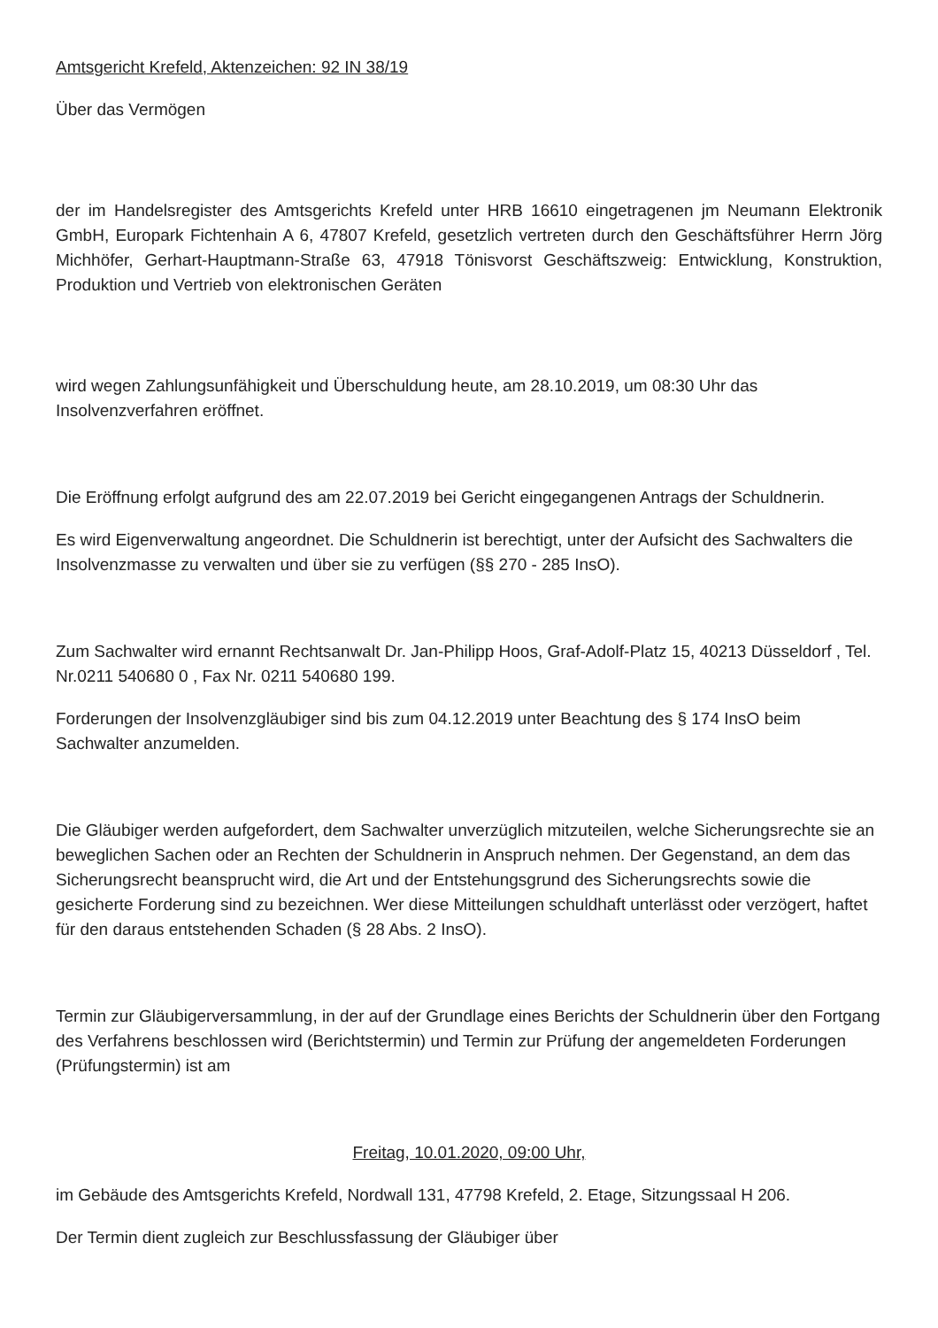Amtsgericht Krefeld, Aktenzeichen: 92 IN 38/19
Über das Vermögen
der im Handelsregister des Amtsgerichts Krefeld unter HRB 16610 eingetragenen jm Neumann Elektronik GmbH, Europark Fichtenhain A 6, 47807 Krefeld, gesetzlich vertreten durch den Geschäftsführer Herrn Jörg Michhöfer, Gerhart-Hauptmann-Straße 63, 47918 Tönisvorst Geschäftszweig: Entwicklung, Konstruktion, Produktion und Vertrieb von elektronischen Geräten
wird wegen Zahlungsunfähigkeit und Überschuldung heute, am 28.10.2019, um 08:30 Uhr das Insolvenzverfahren eröffnet.
Die Eröffnung erfolgt aufgrund des am 22.07.2019 bei Gericht eingegangenen Antrags der Schuldnerin.
Es wird Eigenverwaltung angeordnet. Die Schuldnerin ist berechtigt, unter der Aufsicht des Sachwalters die Insolvenzmasse zu verwalten und über sie zu verfügen (§§ 270 - 285 InsO).
Zum Sachwalter wird ernannt Rechtsanwalt Dr. Jan-Philipp Hoos, Graf-Adolf-Platz 15, 40213 Düsseldorf , Tel. Nr.0211 540680 0 , Fax Nr. 0211 540680 199.
Forderungen der Insolvenzgläubiger sind bis zum 04.12.2019 unter Beachtung des § 174 InsO beim Sachwalter anzumelden.
Die Gläubiger werden aufgefordert, dem Sachwalter unverzüglich mitzuteilen, welche Sicherungsrechte sie an beweglichen Sachen oder an Rechten der Schuldnerin in Anspruch nehmen. Der Gegenstand, an dem das Sicherungsrecht beansprucht wird, die Art und der Entstehungsgrund des Sicherungsrechts sowie die gesicherte Forderung sind zu bezeichnen. Wer diese Mitteilungen schuldhaft unterlässt oder verzögert, haftet für den daraus entstehenden Schaden (§ 28 Abs. 2 InsO).
Termin zur Gläubigerversammlung, in der auf der Grundlage eines Berichts der Schuldnerin über den Fortgang des Verfahrens beschlossen wird (Berichtstermin) und Termin zur Prüfung der angemeldeten Forderungen (Prüfungstermin) ist am
Freitag, 10.01.2020, 09:00 Uhr,
im Gebäude des Amtsgerichts Krefeld, Nordwall 131, 47798 Krefeld, 2. Etage, Sitzungssaal H 206.
Der Termin dient zugleich zur Beschlussfassung der Gläubiger über